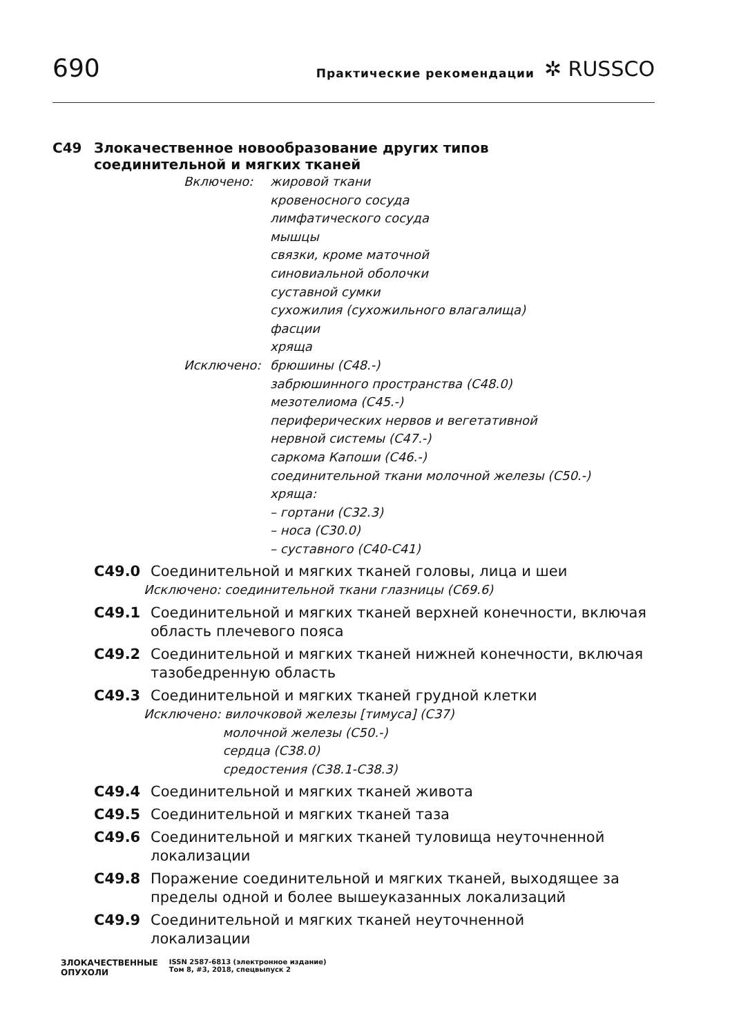690
Практические рекомендации
✲ RUSSCO
C49 Злокачественное новообразование других типов
соединительной и мягких тканей
Включено:
жировой ткани
кровеносного сосуда
лимфатического сосуда
мышцы
связки, кроме маточной
синовиальной оболочки
суставной сумки
сухожилия (сухожильного влагалища)
фасции
хряща
Исключено:
брюшины (C48.-)
забрюшинного пространства (C48.0)
мезотелиома (C45.-)
периферических нервов и вегетативной
нервной системы (C47.-)
саркома Капоши (C46.-)
соединительной ткани молочной железы (C50.-)
хряща:
– гортани (C32.3)
– носа (C30.0)
– суставного (C40-C41)
C49.0 Соединительной и мягких тканей головы, лица и шеи
Исключено: соединительной ткани глазницы (C69.6)
C49.1 Соединительной и мягких тканей верхней конечности, включая область плечевого пояса
C49.2 Соединительной и мягких тканей нижней конечности, включая тазобедренную область
C49.3 Соединительной и мягких тканей грудной клетки
Исключено: вилочковой железы [тимуса] (C37)
молочной железы (C50.-)
сердца (C38.0)
средостения (C38.1-C38.3)
C49.4 Соединительной и мягких тканей живота
C49.5 Соединительной и мягких тканей таза
C49.6 Соединительной и мягких тканей туловища неуточненной локализации
C49.8 Поражение соединительной и мягких тканей, выходящее за пределы одной и более вышеуказанных локализаций
C49.9 Соединительной и мягких тканей неуточненной
локализации
ЗЛОКАЧЕСТВЕННЫЕ
ОПУХОЛИ ISSN 2587-6813 (электронное издание)
Том 8, #3, 2018, спецвыпуск 2